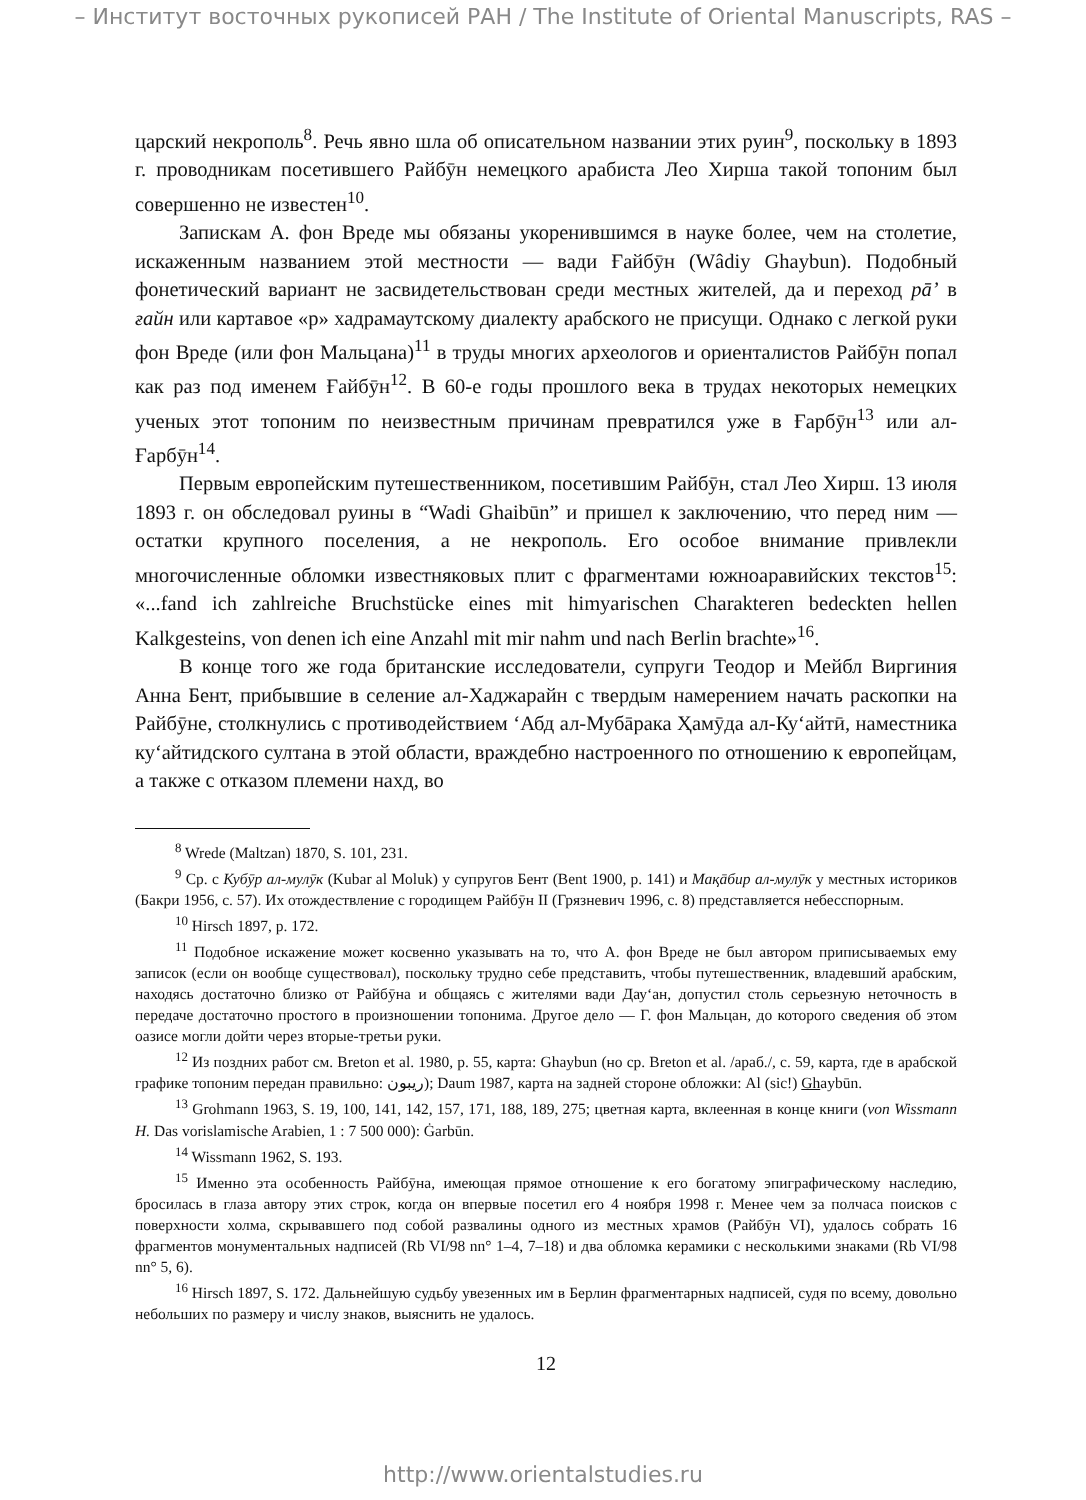– Институт восточных рукописей РАН / The Institute of Oriental Manuscripts, RAS –
царский некрополь<sup>8</sup>. Речь явно шла об описательном названии этих руин<sup>9</sup>, поскольку в 1893 г. проводникам посетившего Райбӯн немецкого арабиста Лео Хирша такой топоним был совершенно не известен<sup>10</sup>.
Запискам А. фон Вреде мы обязаны укоренившимся в науке более, чем на столетие, искаженным названием этой местности — вади Ғайбӯн (Wâdiy Ghaybun). Подобный фонетический вариант не засвидетельствован среди местных жителей, да и переход рā’ в ғайн или картавое «р» хадрамаутскому диалекту арабского не присущи. Однако с легкой руки фон Вреде (или фон Мальцана)<sup>11</sup> в труды многих археологов и ориенталистов Райбӯн попал как раз под именем Ғайбӯн<sup>12</sup>. В 60-е годы прошлого века в трудах некоторых немецких ученых этот топоним по неизвестным причинам превратился уже в Ғарбӯн<sup>13</sup> или ал-Ғарбӯн<sup>14</sup>.
Первым европейским путешественником, посетившим Райбӯн, стал Лео Хирш. 13 июля 1893 г. он обследовал руины в “Wadi Ghaibūn” и пришел к заключению, что перед ним — остатки крупного поселения, а не некрополь. Его особое внимание привлекли многочисленные обломки известняковых плит с фрагментами южноаравийских текстов<sup>15</sup>: «...fand ich zahlreiche Bruchstücke eines mit himyarischen Charakteren bedeckten hellen Kalkgesteins, von denen ich eine Anzahl mit mir nahm und nach Berlin brachte»<sup>16</sup>.
В конце того же года британские исследователи, супруги Теодор и Мейбл Виргиния Анна Бент, прибывшие в селение ал-Хаджарайн с твердым намерением начать раскопки на Райбӯне, столкнулись с противодействием ‘Абд ал-Мубāрака Ҳамӯда ал-Ку‘айтӣ, наместника ку‘айтидского султана в этой области, враждебно настроенного по отношению к европейцам, а также с отказом племени нахд, во
<sup>8</sup> Wrede (Maltzan) 1870, S. 101, 231.
<sup>9</sup> Ср. с Кубӯр ал-мулӯк (Kubar al Moluk) у супругов Бент (Bent 1900, p. 141) и Мақāбир ал-мулӯк у местных историков (Бакри 1956, с. 57). Их отождествление с городищем Райбӯн II (Грязневич 1996, с. 8) представляется небесспорным.
<sup>10</sup> Hirsch 1897, p. 172.
<sup>11</sup> Подобное искажение может косвенно указывать на то, что А. фон Вреде не был автором приписываемых ему записок (если он вообще существовал), поскольку трудно себе представить, чтобы путешественник, владевший арабским, находясь достаточно близко от Райбӯна и общаясь с жителями вади Дау‘ан, допустил столь серьезную неточность в передаче достаточно простого в произношении топонима. Другое дело — Г. фон Мальцан, до которого сведения об этом оазисе могли дойти через вторые-третьи руки.
<sup>12</sup> Из поздних работ см. Breton et al. 1980, p. 55, карта: Ghaybun (но ср. Breton et al. /араб./, с. 59, карта, где в арабской графике топоним передан правильно: ريبون); Daum 1987, карта на задней стороне обложки: Al (sic!) Ghaybūn.
<sup>13</sup> Grohmann 1963, S. 19, 100, 141, 142, 157, 171, 188, 189, 275; цветная карта, вклеенная в конце книги (von Wissmann H. Das vorislamische Arabien, 1 : 7 500 000): Ġarbūn.
<sup>14</sup> Wissmann 1962, S. 193.
<sup>15</sup> Именно эта особенность Райбӯна, имеющая прямое отношение к его богатому эпиграфическому наследию, бросилась в глаза автору этих строк, когда он впервые посетил его 4 ноября 1998 г. Менее чем за полчаса поисков с поверхности холма, скрывавшего под собой развалины одного из местных храмов (Райбӯн VI), удалось собрать 16 фрагментов монументальных надписей (Rb VI/98 nn° 1–4, 7–18) и два обломка керамики с несколькими знаками (Rb VI/98 nn° 5, 6).
<sup>16</sup> Hirsch 1897, S. 172. Дальнейшую судьбу увезенных им в Берлин фрагментарных надписей, судя по всему, довольно небольших по размеру и числу знаков, выяснить не удалось.
12
http://www.orientalstudies.ru